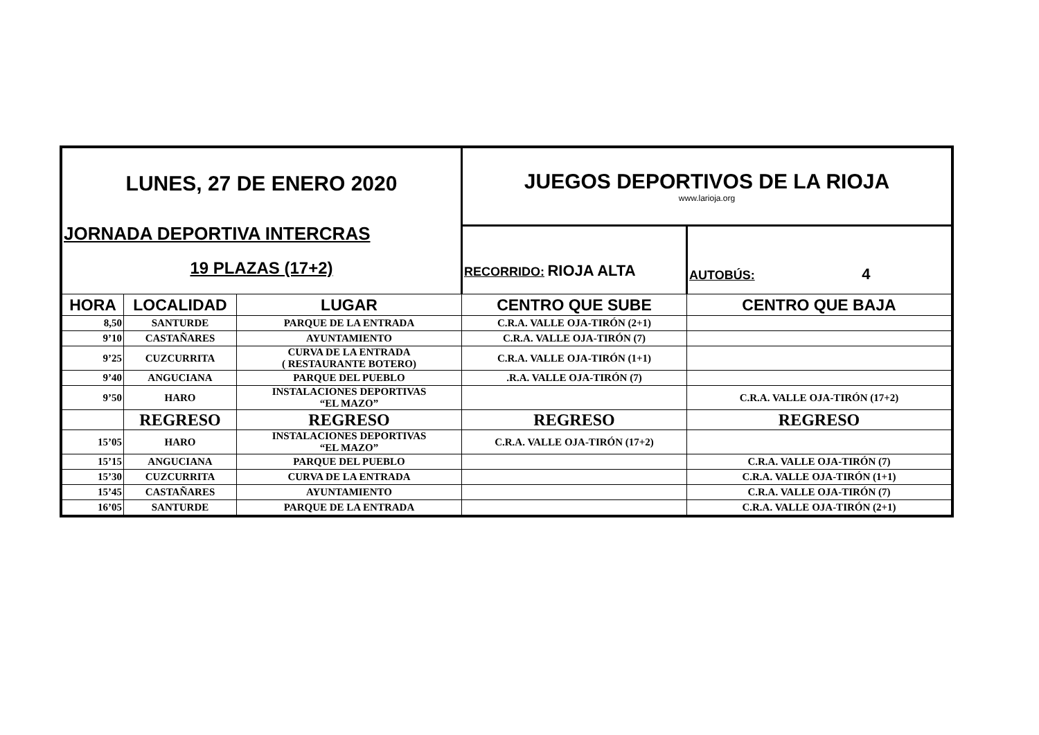| LUNES, 27 DE ENERO 2020 JORNADA DEPORTIVA INTERCRAS 19 PLAZAS (17+2) | | | JUEGOS DEPORTIVOS DE LA RIOJA www.larioja.org | |
| | | | RECORRIDO: RIOJA ALTA | AUTOBÚS: 4 |
| HORA | LOCALIDAD | LUGAR | CENTRO QUE SUBE | CENTRO QUE BAJA |
| 8,50 | SANTURDE | PARQUE DE LA ENTRADA | C.R.A. VALLE OJA-TIRÓN (2+1) | |
| 9’10 | CASTAÑARES | AYUNTAMIENTO | C.R.A. VALLE OJA-TIRÓN (7) | |
| 9’25 | CUZCURRITA | CURVA DE LA ENTRADA ( RESTAURANTE BOTERO) | C.R.A. VALLE OJA-TIRÓN (1+1) | |
| 9’40 | ANGUCIANA | PARQUE DEL PUEBLO | .R.A. VALLE OJA-TIRÓN (7) | |
| 9’50 | HARO | INSTALACIONES DEPORTIVAS “EL MAZO” | | C.R.A. VALLE OJA-TIRÓN (17+2) |
| | REGRESO | REGRESO | REGRESO | REGRESO |
| 15’05 | HARO | INSTALACIONES DEPORTIVAS “EL MAZO” | C.R.A. VALLE OJA-TIRÓN (17+2) | |
| 15’15 | ANGUCIANA | PARQUE DEL PUEBLO | | C.R.A. VALLE OJA-TIRÓN (7) |
| 15’30 | CUZCURRITA | CURVA DE LA ENTRADA | | C.R.A. VALLE OJA-TIRÓN (1+1) |
| 15’45 | CASTAÑARES | AYUNTAMIENTO | | C.R.A. VALLE OJA-TIRÓN (7) |
| 16’05 | SANTURDE | PARQUE DE LA ENTRADA | | C.R.A. VALLE OJA-TIRÓN (2+1) |